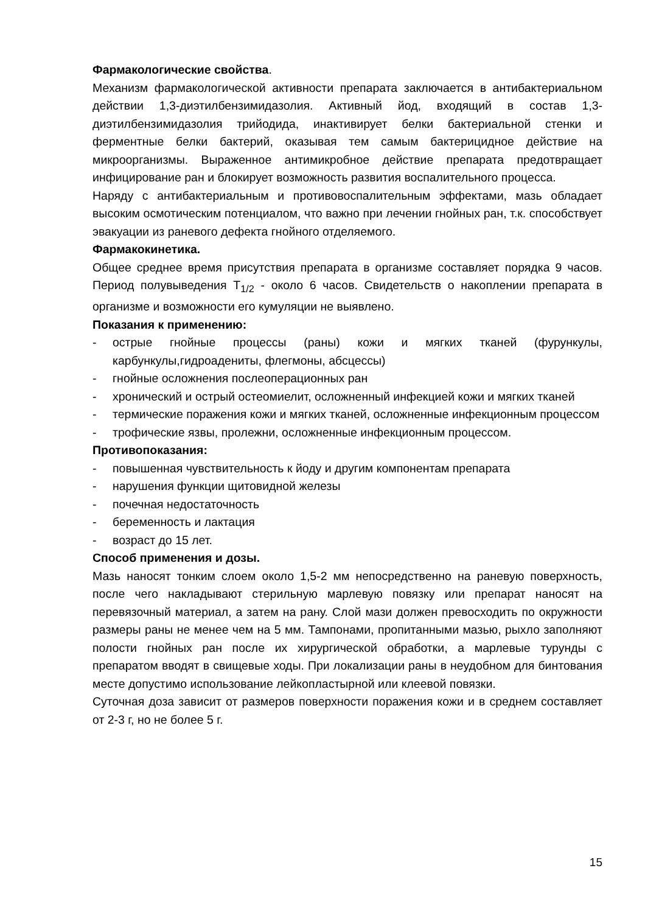Фармакологические свойства.
Механизм фармакологической активности препарата заключается в антибактериальном действии 1,3-диэтилбензимидазолия. Активный йод, входящий в состав 1,3-диэтилбензимидазолия трийодида, инактивирует белки бактериальной стенки и ферментные белки бактерий, оказывая тем самым бактерицидное действие на микроорганизмы. Выраженное антимикробное действие препарата предотвращает инфицирование ран и блокирует возможность развития воспалительного процесса.
Наряду с антибактериальным и противовоспалительным эффектами, мазь обладает высоким осмотическим потенциалом, что важно при лечении гнойных ран, т.к. способствует эвакуации из раневого дефекта гнойного отделяемого.
Фармакокинетика.
Общее среднее время присутствия препарата в организме составляет порядка 9 часов. Период полувыведения T<sub>1/2</sub> - около 6 часов. Свидетельств о накоплении препарата в организме и возможности его кумуляции не выявлено.
Показания к применению:
- острые гнойные процессы (раны) кожи и мягких тканей (фурункулы, карбункулы,гидроадениты, флегмоны, абсцессы)
- гнойные осложнения послеоперационных ран
- хронический и острый остеомиелит, осложненный инфекцией кожи и мягких тканей
- термические поражения кожи и мягких тканей, осложненные инфекционным процессом
- трофические язвы, пролежни, осложненные инфекционным процессом.
Противопоказания:
- повышенная чувствительность к йоду и другим компонентам препарата
- нарушения функции щитовидной железы
- почечная недостаточность
- беременность и лактация
- возраст до 15 лет.
Способ применения и дозы.
Мазь наносят тонким слоем около 1,5-2 мм непосредственно на раневую поверхность, после чего накладывают стерильную марлевую повязку или препарат наносят на перевязочный материал, а затем на рану. Слой мази должен превосходить по окружности размеры раны не менее чем на 5 мм. Тампонами, пропитанными мазью, рыхло заполняют полости гнойных ран после их хирургической обработки, а марлевые турунды с препаратом вводят в свищевые ходы. При локализации раны в неудобном для бинтования месте допустимо использование лейкопластырной или клеевой повязки.
Суточная доза зависит от размеров поверхности поражения кожи и в среднем составляет от 2-3 г, но не более 5 г.
15